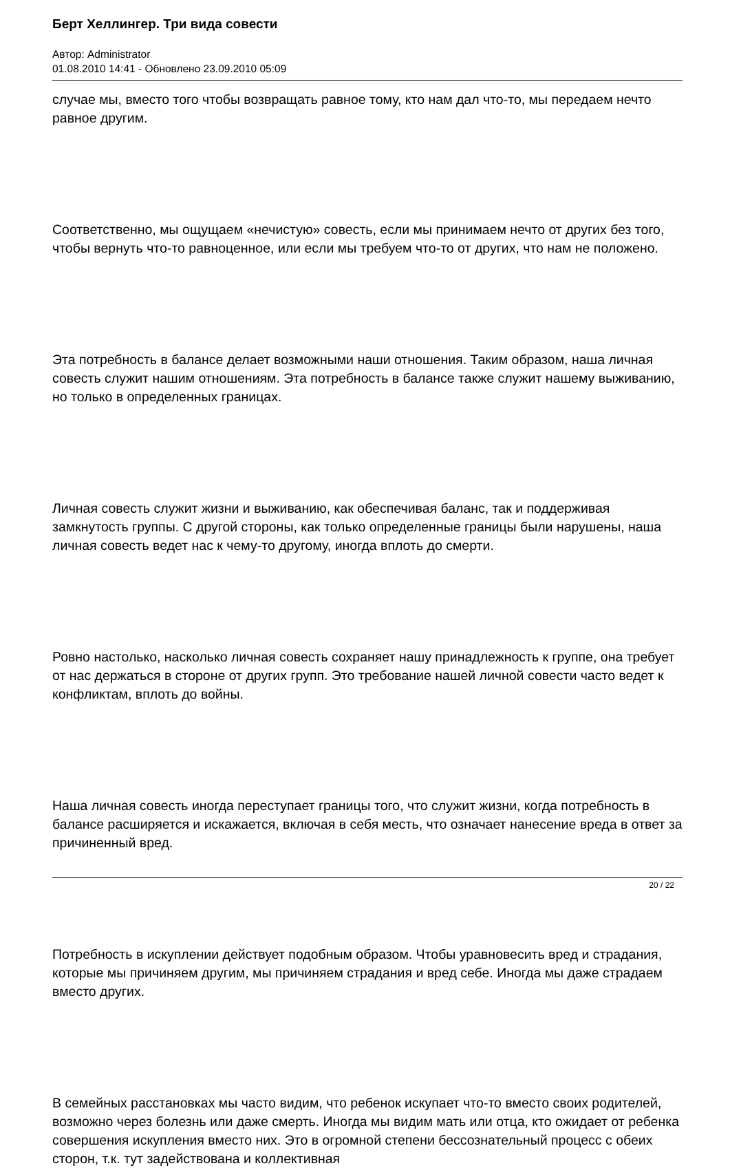Берт Хеллингер. Три вида совести
Автор: Administrator
01.08.2010 14:41 - Обновлено 23.09.2010 05:09
случае мы, вместо того чтобы возвращать равное тому, кто нам дал что-то, мы передаем нечто равное другим.
Соответственно, мы ощущаем «нечистую» совесть, если мы принимаем нечто от других без того, чтобы вернуть что-то равноценное, или если мы требуем что-то от других, что нам не положено.
Эта потребность в балансе делает возможными наши отношения. Таким образом, наша личная совесть служит нашим отношениям. Эта потребность в балансе также служит нашему выживанию, но только в определенных границах.
Личная совесть служит жизни и выживанию, как обеспечивая баланс, так и поддерживая замкнутость группы. С другой стороны, как только определенные границы были нарушены, наша личная совесть ведет нас к чему-то другому, иногда вплоть до смерти.
Ровно настолько, насколько личная совесть сохраняет нашу принадлежность к группе, она требует от нас держаться в стороне от других групп. Это требование нашей личной совести часто ведет к конфликтам, вплоть до войны.
Наша личная совесть иногда переступает границы того, что служит жизни, когда потребность в балансе расширяется и искажается, включая в себя месть, что означает нанесение вреда в ответ за причиненный вред.
Потребность в искуплении действует подобным образом. Чтобы уравновесить вред и страдания, которые мы причиняем другим, мы причиняем страдания и вред себе. Иногда мы даже страдаем вместо других.
В семейных расстановках мы часто видим, что ребенок искупает что-то вместо своих родителей, возможно через болезнь или даже смерть. Иногда мы видим мать или отца, кто ожидает от ребенка совершения искупления вместо них. Это в огромной степени бессознательный процесс с обеих сторон, т.к. тут задействована и коллективная
20 / 22